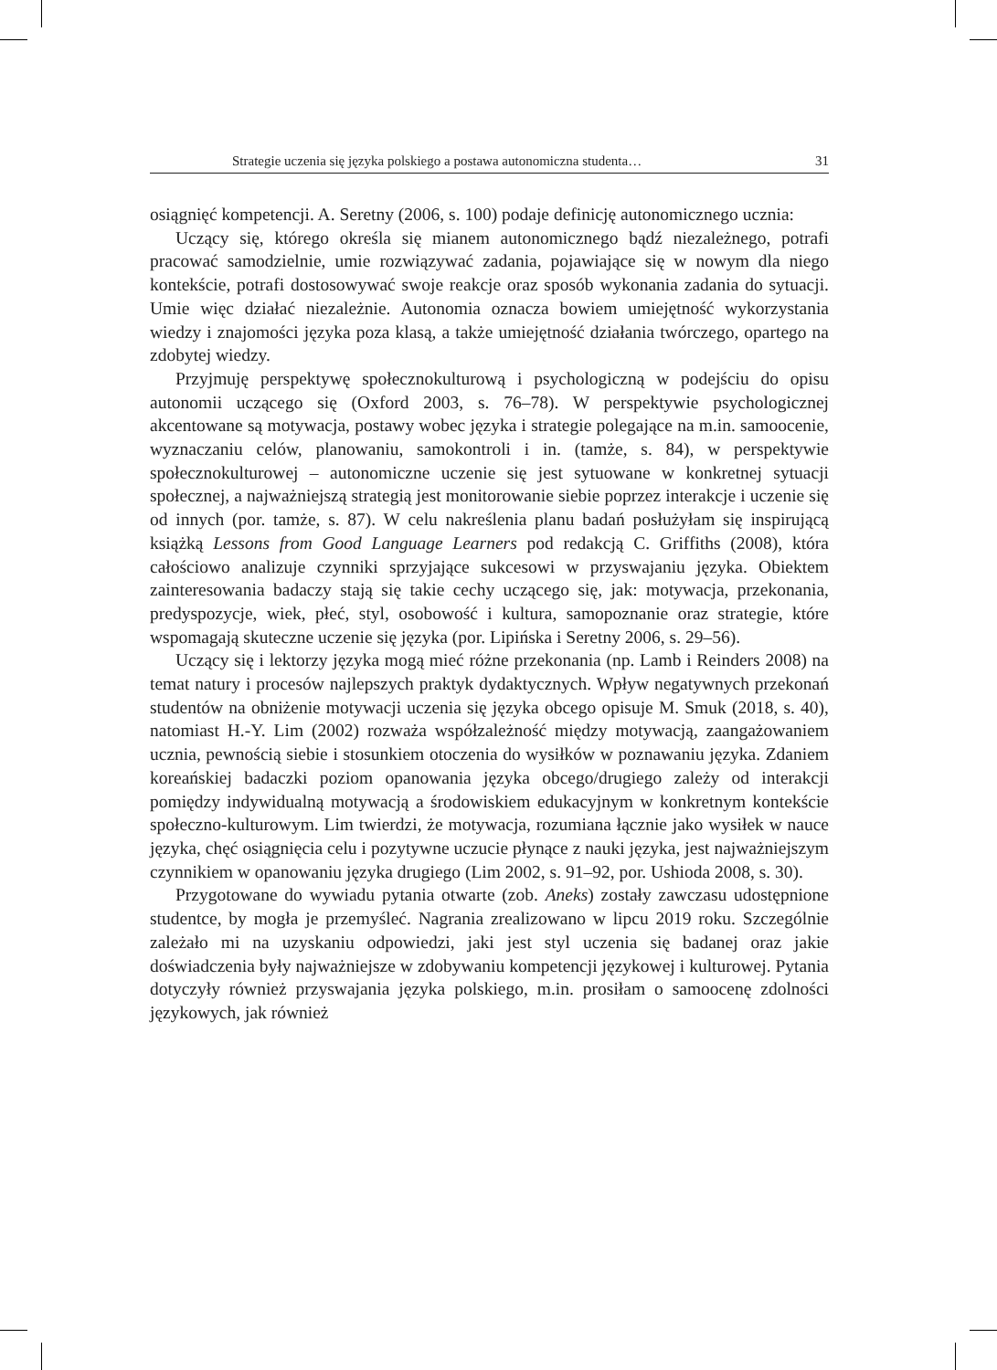Strategie uczenia się języka polskiego a postawa autonomiczna studenta… 31
osiągnięć kompetencji. A. Seretny (2006, s. 100) podaje definicję autonomicznego ucznia:
Uczący się, którego określa się mianem autonomicznego bądź niezależnego, potrafi pracować samodzielnie, umie rozwiązywać zadania, pojawiające się w nowym dla niego kontekście, potrafi dostosowywać swoje reakcje oraz sposób wykonania zadania do sytuacji. Umie więc działać niezależnie. Autonomia oznacza bowiem umiejętność wykorzystania wiedzy i znajomości języka poza klasą, a także umiejętność działania twórczego, opartego na zdobytej wiedzy.
Przyjmuję perspektywę społecznokulturową i psychologiczną w podejściu do opisu autonomii uczącego się (Oxford 2003, s. 76–78). W perspektywie psychologicznej akcentowane są motywacja, postawy wobec języka i strategie polegające na m.in. samoocenie, wyznaczaniu celów, planowaniu, samokontroli i in. (tamże, s. 84), w perspektywie społecznokulturowej – autonomiczne uczenie się jest sytuowane w konkretnej sytuacji społecznej, a najważniejszą strategią jest monitorowanie siebie poprzez interakcje i uczenie się od innych (por. tamże, s. 87). W celu nakreślenia planu badań posłużyłam się inspirującą książką Lessons from Good Language Learners pod redakcją C. Griffiths (2008), która całościowo analizuje czynniki sprzyjające sukcesowi w przyswajaniu języka. Obiektem zainteresowania badaczy stają się takie cechy uczącego się, jak: motywacja, przekonania, predyspozycje, wiek, płeć, styl, osobowość i kultura, samopoznanie oraz strategie, które wspomagają skuteczne uczenie się języka (por. Lipińska i Seretny 2006, s. 29–56).
Uczący się i lektorzy języka mogą mieć różne przekonania (np. Lamb i Reinders 2008) na temat natury i procesów najlepszych praktyk dydaktycznych. Wpływ negatywnych przekonań studentów na obniżenie motywacji uczenia się języka obcego opisuje M. Smuk (2018, s. 40), natomiast H.-Y. Lim (2002) rozważa współzależność między motywacją, zaangażowaniem ucznia, pewnością siebie i stosunkiem otoczenia do wysiłków w poznawaniu języka. Zdaniem koreańskiej badaczki poziom opanowania języka obcego/drugiego zależy od interakcji pomiędzy indywidualną motywacją a środowiskiem edukacyjnym w konkretnym kontekście społeczno-kulturowym. Lim twierdzi, że motywacja, rozumiana łącznie jako wysiłek w nauce języka, chęć osiągnięcia celu i pozytywne uczucie płynące z nauki języka, jest najważniejszym czynnikiem w opanowaniu języka drugiego (Lim 2002, s. 91–92, por. Ushioda 2008, s. 30).
Przygotowane do wywiadu pytania otwarte (zob. Aneks) zostały zawczasu udostępnione studentce, by mogła je przemyśleć. Nagrania zrealizowano w lipcu 2019 roku. Szczególnie zależało mi na uzyskaniu odpowiedzi, jaki jest styl uczenia się badanej oraz jakie doświadczenia były najważniejsze w zdobywaniu kompetencji językowej i kulturowej. Pytania dotyczyły również przyswajania języka polskiego, m.in. prosiłam o samoocenę zdolności językowych, jak również